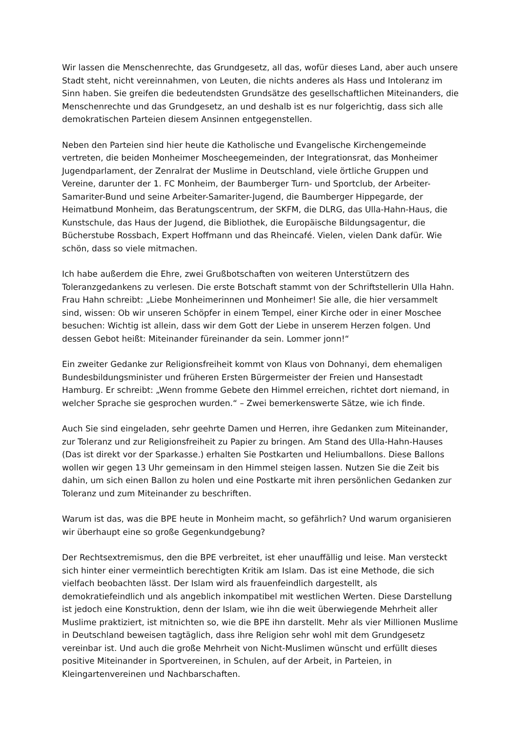Wir lassen die Menschenrechte, das Grundgesetz, all das, wofür dieses Land, aber auch unsere Stadt steht, nicht vereinnahmen, von Leuten, die nichts anderes als Hass und Intoleranz im Sinn haben. Sie greifen die bedeutendsten Grundsätze des gesellschaftlichen Miteinanders, die Menschenrechte und das Grundgesetz, an und deshalb ist es nur folgerichtig, dass sich alle demokratischen Parteien diesem Ansinnen entgegenstellen.
Neben den Parteien sind hier heute die Katholische und Evangelische Kirchengemeinde vertreten, die beiden Monheimer Moscheegemeinden, der Integrationsrat, das Monheimer Jugendparlament, der Zenralrat der Muslime in Deutschland, viele örtliche Gruppen und Vereine, darunter der 1. FC Monheim, der Baumberger Turn- und Sportclub, der Arbeiter-Samariter-Bund und seine Arbeiter-Samariter-Jugend, die Baumberger Hippegarde, der Heimatbund Monheim, das Beratungscentrum, der SKFM, die DLRG, das Ulla-Hahn-Haus, die Kunstschule, das Haus der Jugend, die Bibliothek, die Europäische Bildungsagentur, die Bücherstube Rossbach, Expert Hoffmann und das Rheincafé. Vielen, vielen Dank dafür. Wie schön, dass so viele mitmachen.
Ich habe außerdem die Ehre, zwei Grußbotschaften von weiteren Unterstützern des Toleranzgedankens zu verlesen. Die erste Botschaft stammt von der Schriftstellerin Ulla Hahn. Frau Hahn schreibt: „Liebe Monheimerinnen und Monheimer! Sie alle, die hier versammelt sind, wissen: Ob wir unseren Schöpfer in einem Tempel, einer Kirche oder in einer Moschee besuchen: Wichtig ist allein, dass wir dem Gott der Liebe in unserem Herzen folgen. Und dessen Gebot heißt: Miteinander füreinander da sein. Lommer jonn!“
Ein zweiter Gedanke zur Religionsfreiheit kommt von Klaus von Dohnanyi, dem ehemaligen Bundesbildungsminister und früheren Ersten Bürgermeister der Freien und Hansestadt Hamburg. Er schreibt: „Wenn fromme Gebete den Himmel erreichen, richtet dort niemand, in welcher Sprache sie gesprochen wurden.“ – Zwei bemerkenswerte Sätze, wie ich finde.
Auch Sie sind eingeladen, sehr geehrte Damen und Herren, ihre Gedanken zum Miteinander, zur Toleranz und zur Religionsfreiheit zu Papier zu bringen. Am Stand des Ulla-Hahn-Hauses (Das ist direkt vor der Sparkasse.) erhalten Sie Postkarten und Heliumballons. Diese Ballons wollen wir gegen 13 Uhr gemeinsam in den Himmel steigen lassen. Nutzen Sie die Zeit bis dahin, um sich einen Ballon zu holen und eine Postkarte mit ihren persönlichen Gedanken zur Toleranz und zum Miteinander zu beschriften.
Warum ist das, was die BPE heute in Monheim macht, so gefährlich? Und warum organisieren wir überhaupt eine so große Gegenkundgebung?
Der Rechtsextremismus, den die BPE verbreitet, ist eher unauffällig und leise. Man versteckt sich hinter einer vermeintlich berechtigten Kritik am Islam. Das ist eine Methode, die sich vielfach beobachten lässt. Der Islam wird als frauenfeindlich dargestellt, als demokratiefeindlich und als angeblich inkompatibel mit westlichen Werten. Diese Darstellung ist jedoch eine Konstruktion, denn der Islam, wie ihn die weit überwiegende Mehrheit aller Muslime praktiziert, ist mitnichten so, wie die BPE ihn darstellt. Mehr als vier Millionen Muslime in Deutschland beweisen tagtäglich, dass ihre Religion sehr wohl mit dem Grundgesetz vereinbar ist. Und auch die große Mehrheit von Nicht-Muslimen wünscht und erfüllt dieses positive Miteinander in Sportvereinen, in Schulen, auf der Arbeit, in Parteien, in Kleingartenvereinen und Nachbarschaften.